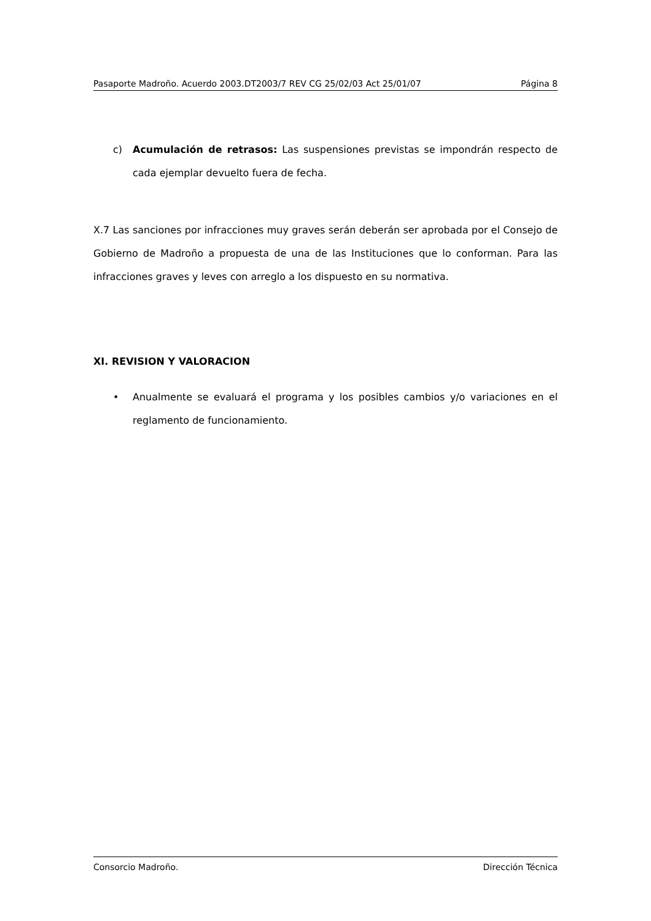Pasaporte Madroño. Acuerdo 2003.DT2003/7 REV CG 25/02/03 Act 25/01/07 Página 8
c) Acumulación de retrasos: Las suspensiones previstas se impondrán respecto de cada ejemplar devuelto fuera de fecha.
X.7 Las sanciones por infracciones muy graves serán deberán ser aprobada por el Consejo de Gobierno de Madroño a propuesta de una de las Instituciones que lo conforman. Para las infracciones graves y leves con arreglo a los dispuesto en su normativa.
XI. REVISION Y VALORACION
• Anualmente se evaluará el programa y los posibles cambios y/o variaciones en el reglamento de funcionamiento.
Consorcio Madroño. Dirección Técnica